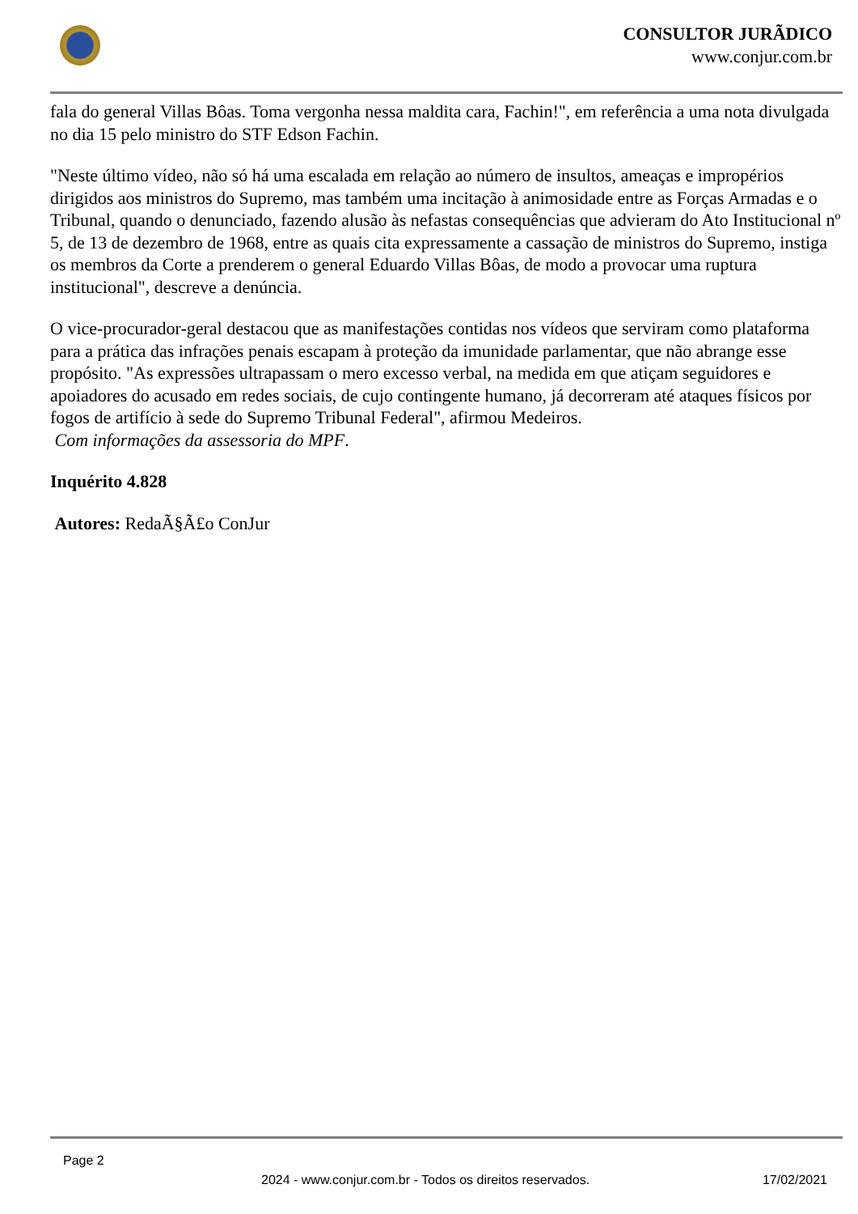CONSULTOR JURÃDICO
www.conjur.com.br
fala do general Villas Bôas. Toma vergonha nessa maldita cara, Fachin!", em referência a uma nota divulgada no dia 15 pelo ministro do STF Edson Fachin.
"Neste último vídeo, não só há uma escalada em relação ao número de insultos, ameaças e impropérios dirigidos aos ministros do Supremo, mas também uma incitação à animosidade entre as Forças Armadas e o Tribunal, quando o denunciado, fazendo alusão às nefastas consequências que advieram do Ato Institucional nº 5, de 13 de dezembro de 1968, entre as quais cita expressamente a cassação de ministros do Supremo, instiga os membros da Corte a prenderem o general Eduardo Villas Bôas, de modo a provocar uma ruptura institucional", descreve a denúncia.
O vice-procurador-geral destacou que as manifestações contidas nos vídeos que serviram como plataforma para a prática das infrações penais escapam à proteção da imunidade parlamentar, que não abrange esse propósito. "As expressões ultrapassam o mero excesso verbal, na medida em que atiçam seguidores e apoiadores do acusado em redes sociais, de cujo contingente humano, já decorreram até ataques físicos por fogos de artifício à sede do Supremo Tribunal Federal", afirmou Medeiros.
Com informações da assessoria do MPF.
Inquérito 4.828
Autores: RedaÃ§Ã£o ConJur
Page 2
2024 - www.conjur.com.br - Todos os direitos reservados. 17/02/2021